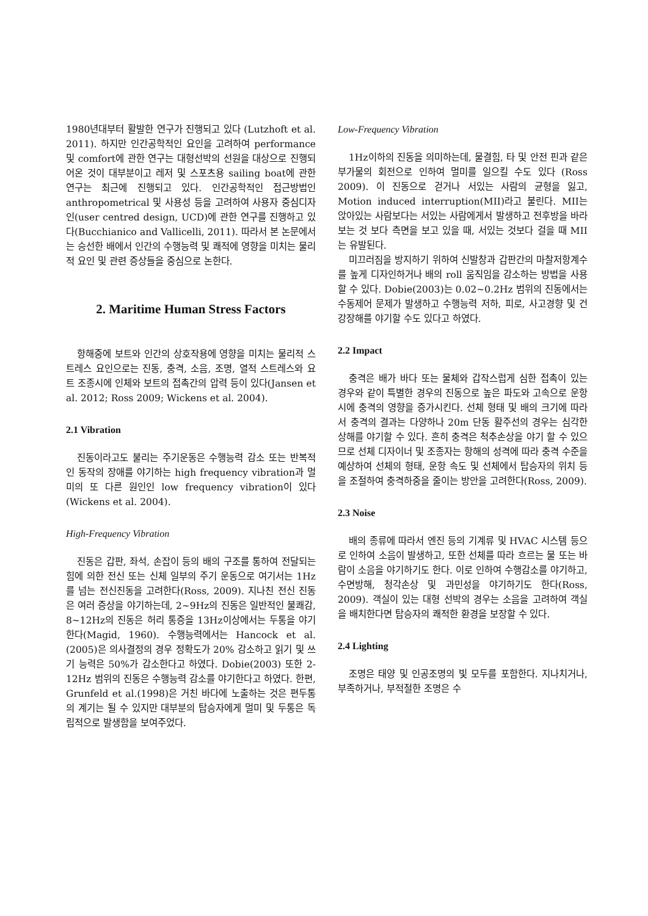1980년대부터 활발한 연구가 진행되고 있다 (Lutzhoft et al. 2011). 하지만 인간공학적인 요인을 고려하여 performance 및 comfort에 관한 연구는 대형선박의 선원을 대상으로 진행되어온 것이 대부분이고 레저 및 스포츠용 sailing boat에 관한 연구는 최근에 진행되고 있다. 인간공학적인 접근방법인 anthropometrical 및 사용성 등을 고려하여 사용자 중심디자인(user centred design, UCD)에 관한 연구를 진행하고 있다(Bucchianico and Vallicelli, 2011). 따라서 본 논문에서는 승선한 배에서 인간의 수행능력 및 쾌적에 영향을 미치는 물리적 요인 및 관련 증상들을 중심으로 논한다.
2. Maritime Human Stress Factors
항해중에 보트와 인간의 상호작용에 영향을 미치는 물리적 스트레스 요인으로는 진동, 충격, 소음, 조명, 열적 스트레스와 요트 조종시에 인체와 보트의 접촉간의 압력 등이 있다(Jansen et al. 2012; Ross 2009; Wickens et al. 2004).
2.1 Vibration
진동이라고도 불리는 주기운동은 수행능력 감소 또는 반복적인 동작의 장애를 야기하는 high frequency vibration과 멀미의 또 다른 원인인 low frequency vibration이 있다(Wickens et al. 2004).
High-Frequency Vibration
진동은 갑판, 좌석, 손잡이 등의 배의 구조를 통하여 전달되는 힘에 의한 전신 또는 신체 일부의 주기 운동으로 여기서는 1Hz를 넘는 전신진동을 고려한다(Ross, 2009). 지나친 전신 진동은 여러 증상을 야기하는데, 2~9Hz의 진동은 일반적인 불쾌감, 8~12Hz의 진동은 허리 통증을 13Hz이상에서는 두통을 야기한다(Magid, 1960). 수행능력에서는 Hancock et al.(2005)은 의사결정의 경우 정확도가 20% 감소하고 읽기 및 쓰기 능력은 50%가 감소한다고 하였다. Dobie(2003) 또한 2-12Hz 범위의 진동은 수행능력 감소를 야기한다고 하였다. 한편, Grunfeld et al.(1998)은 거친 바다에 노출하는 것은 편두통의 계기는 될 수 있지만 대부분의 탑승자에게 멀미 및 두통은 독립적으로 발생함을 보여주었다.
Low-Frequency Vibration
1Hz이하의 진동을 의미하는데, 물결힘, 타 및 안전 핀과 같은 부가물의 회전으로 인하여 멀미를 일으킬 수도 있다 (Ross 2009). 이 진동으로 걷거나 서있는 사람의 균형을 잃고, Motion induced interruption(MII)라고 불린다. MII는 앉아있는 사람보다는 서있는 사람에게서 발생하고 전후방을 바라보는 것 보다 측면을 보고 있을 때, 서있는 것보다 걸을 때 MII는 유발된다.
미끄러짐을 방지하기 위하여 신발창과 갑판간의 마찰저항계수를 높게 디자인하거나 배의 roll 움직임을 감소하는 방법을 사용할 수 있다. Dobie(2003)는 0.02~0.2Hz 범위의 진동에서는 수동제어 문제가 발생하고 수행능력 저하, 피로, 사고경향 및 건강장해를 야기할 수도 있다고 하였다.
2.2 Impact
충격은 배가 바다 또는 물체와 갑작스럽게 심한 접촉이 있는 경우와 같이 특별한 경우의 진동으로 높은 파도와 고속으로 운항시에 충격의 영향을 증가시킨다. 선체 형태 및 배의 크기에 따라서 충격의 결과는 다양하나 20m 단동 활주선의 경우는 심각한 상해를 야기할 수 있다. 흔히 충격은 척추손상을 야기 할 수 있으므로 선체 디자이너 및 조종자는 항해의 성격에 따라 충격 수준을 예상하여 선체의 형태, 운항 속도 및 선체에서 탑승자의 위치 등을 조절하여 충격하중을 줄이는 방안을 고려한다(Ross, 2009).
2.3 Noise
배의 종류에 따라서 엔진 등의 기계류 및 HVAC 시스템 등으로 인하여 소음이 발생하고, 또한 선체를 따라 흐르는 물 또는 바람이 소음을 야기하기도 한다. 이로 인하여 수행감소를 야기하고, 수면방해, 청각손상 및 과민성을 야기하기도 한다(Ross, 2009). 객실이 있는 대형 선박의 경우는 소음을 고려하여 객실을 배치한다면 탑승자의 쾌적한 환경을 보장할 수 있다.
2.4 Lighting
조명은 태양 및 인공조명의 빛 모두를 포함한다. 지나치거나, 부족하거나, 부적절한 조명은 수